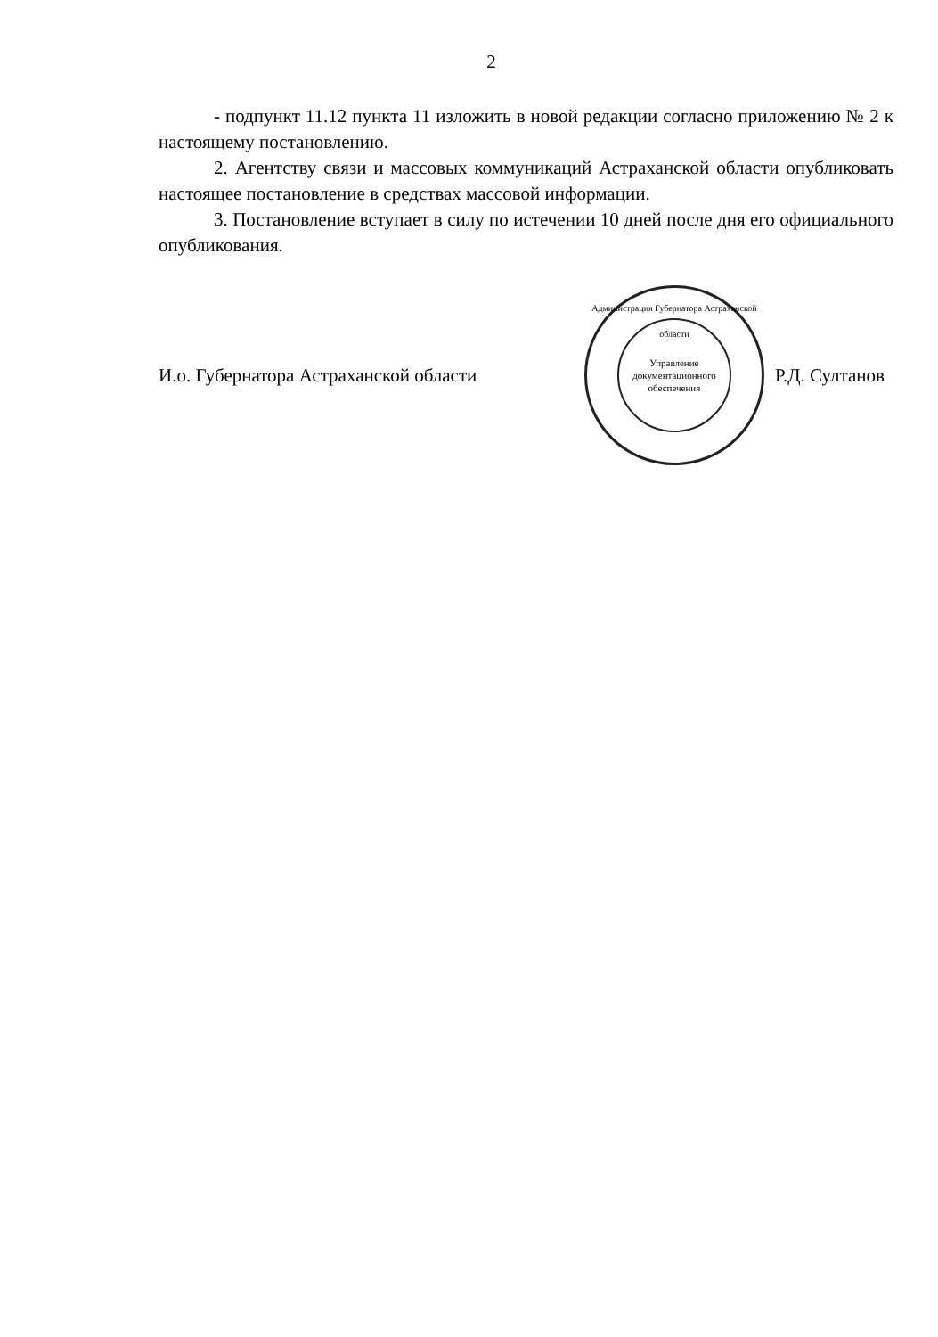2
- подпункт 11.12 пункта 11 изложить в новой редакции согласно приложению № 2 к настоящему постановлению.
2. Агентству связи и массовых коммуникаций Астраханской области опубликовать настоящее постановление в средствах массовой информации.
3. Постановление вступает в силу по истечении 10 дней после дня его официального опубликования.
И.о. Губернатора Астраханской области
Администрация Губернатора Астраханской области
Управление
документационного
обеспечения
Р.Д. Султанов